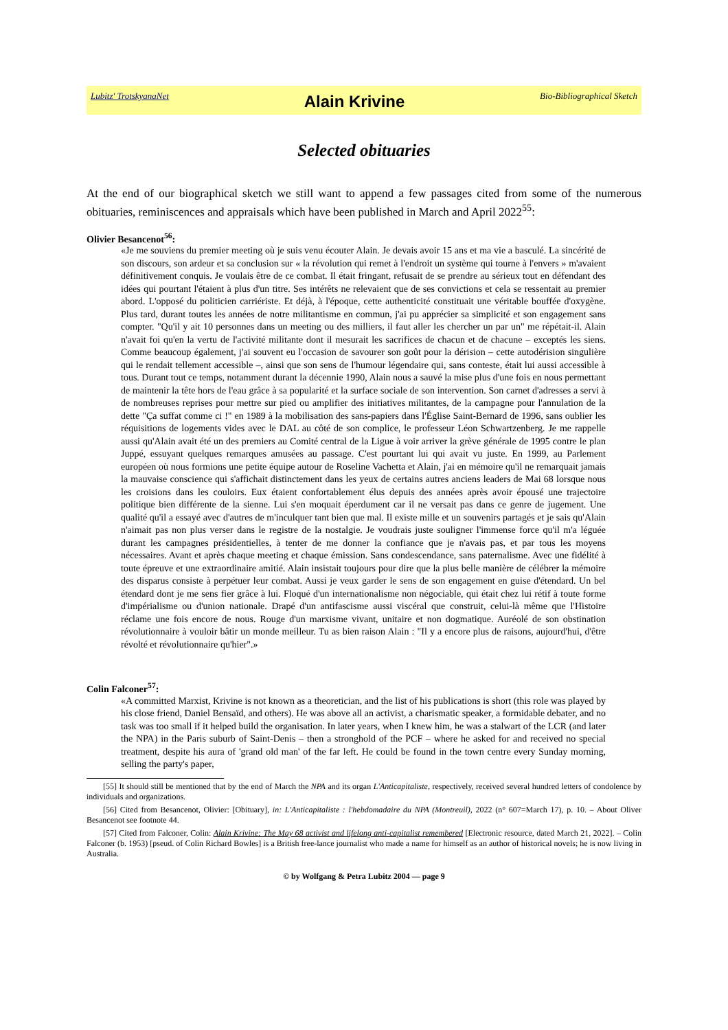Lubitz' TrotskyanaNet Alain Krivine Bio-Bibliographical Sketch
Selected obituaries
At the end of our biographical sketch we still want to append a few passages cited from some of the numerous obituaries, reminiscences and appraisals which have been published in March and April 2022<sup>55</sup>:
Olivier Besancenot<sup>56</sup>:
«Je me souviens du premier meeting où je suis venu écouter Alain. Je devais avoir 15 ans et ma vie a basculé. La sincérité de son discours, son ardeur et sa conclusion sur « la révolution qui remet à l'endroit un système qui tourne à l'envers » m'avaient définitivement conquis. Je voulais être de ce combat. Il était fringant, refusait de se prendre au sérieux tout en défendant des idées qui pourtant l'étaient à plus d'un titre. Ses intérêts ne relevaient que de ses convictions et cela se ressentait au premier abord. L'opposé du politicien carriériste. Et déjà, à l'époque, cette authenticité constituait une véritable bouffée d'oxygène. Plus tard, durant toutes les années de notre militantisme en commun, j'ai pu apprécier sa simplicité et son engagement sans compter. "Qu'il y ait 10 personnes dans un meeting ou des milliers, il faut aller les chercher un par un" me répétait-il. Alain n'avait foi qu'en la vertu de l'activité militante dont il mesurait les sacrifices de chacun et de chacune – exceptés les siens. Comme beaucoup également, j'ai souvent eu l'occasion de savourer son goût pour la dérision – cette autodérision singulière qui le rendait tellement accessible –, ainsi que son sens de l'humour légendaire qui, sans conteste, était lui aussi accessible à tous. Durant tout ce temps, notamment durant la décennie 1990, Alain nous a sauvé la mise plus d'une fois en nous permettant de maintenir la tête hors de l'eau grâce à sa popularité et la surface sociale de son intervention. Son carnet d'adresses a servi à de nombreuses reprises pour mettre sur pied ou amplifier des initiatives militantes, de la campagne pour l'annulation de la dette "Ça suffat comme ci !" en 1989 à la mobilisation des sans-papiers dans l'Église Saint-Bernard de 1996, sans oublier les réquisitions de logements vides avec le DAL au côté de son complice, le professeur Léon Schwartzenberg. Je me rappelle aussi qu'Alain avait été un des premiers au Comité central de la Ligue à voir arriver la grève générale de 1995 contre le plan Juppé, essuyant quelques remarques amusées au passage. C'est pourtant lui qui avait vu juste. En 1999, au Parlement européen où nous formions une petite équipe autour de Roseline Vachetta et Alain, j'ai en mémoire qu'il ne remarquait jamais la mauvaise conscience qui s'affichait distinctement dans les yeux de certains autres anciens leaders de Mai 68 lorsque nous les croisions dans les couloirs. Eux étaient confortablement élus depuis des années après avoir épousé une trajectoire politique bien différente de la sienne. Lui s'en moquait éperdument car il ne versait pas dans ce genre de jugement. Une qualité qu'il a essayé avec d'autres de m'inculquer tant bien que mal. Il existe mille et un souvenirs partagés et je sais qu'Alain n'aimait pas non plus verser dans le registre de la nostalgie. Je voudrais juste souligner l'immense force qu'il m'a léguée durant les campagnes présidentielles, à tenter de me donner la confiance que je n'avais pas, et par tous les moyens nécessaires. Avant et après chaque meeting et chaque émission. Sans condescendance, sans paternalisme. Avec une fidélité à toute épreuve et une extraordinaire amitié. Alain insistait toujours pour dire que la plus belle manière de célébrer la mémoire des disparus consiste à perpétuer leur combat. Aussi je veux garder le sens de son engagement en guise d'étendard. Un bel étendard dont je me sens fier grâce à lui. Floqué d'un internationalisme non négociable, qui était chez lui rétif à toute forme d'impérialisme ou d'union nationale. Drapé d'un antifascisme aussi viscéral que construit, celui-là même que l'Histoire réclame une fois encore de nous. Rouge d'un marxisme vivant, unitaire et non dogmatique. Auréolé de son obstination révolutionnaire à vouloir bâtir un monde meilleur. Tu as bien raison Alain : "Il y a encore plus de raisons, aujourd'hui, d'être révolté et révolutionnaire qu'hier".»
Colin Falconer<sup>57</sup>:
«A committed Marxist, Krivine is not known as a theoretician, and the list of his publications is short (this role was played by his close friend, Daniel Bensaïd, and others). He was above all an activist, a charismatic speaker, a formidable debater, and no task was too small if it helped build the organisation. In later years, when I knew him, he was a stalwart of the LCR (and later the NPA) in the Paris suburb of Saint-Denis – then a stronghold of the PCF – where he asked for and received no special treatment, despite his aura of 'grand old man' of the far left. He could be found in the town centre every Sunday morning, selling the party's paper,
[55] It should still be mentioned that by the end of March the NPA and its organ L'Anticapitaliste, respectively, received several hundred letters of condolence by individuals and organizations.
[56] Cited from Besancenot, Olivier: [Obituary], in: L'Anticapitaliste : l'hebdomadaire du NPA (Montreuil), 2022 (n° 607=March 17), p. 10. – About Oliver Besancenot see footnote 44.
[57] Cited from Falconer, Colin: Alain Krivine: The May 68 activist and lifelong anti-capitalist remembered [Electronic resource, dated March 21, 2022]. – Colin Falconer (b. 1953) [pseud. of Colin Richard Bowles] is a British free-lance journalist who made a name for himself as an author of historical novels; he is now living in Australia.
© by Wolfgang & Petra Lubitz 2004 — page 9